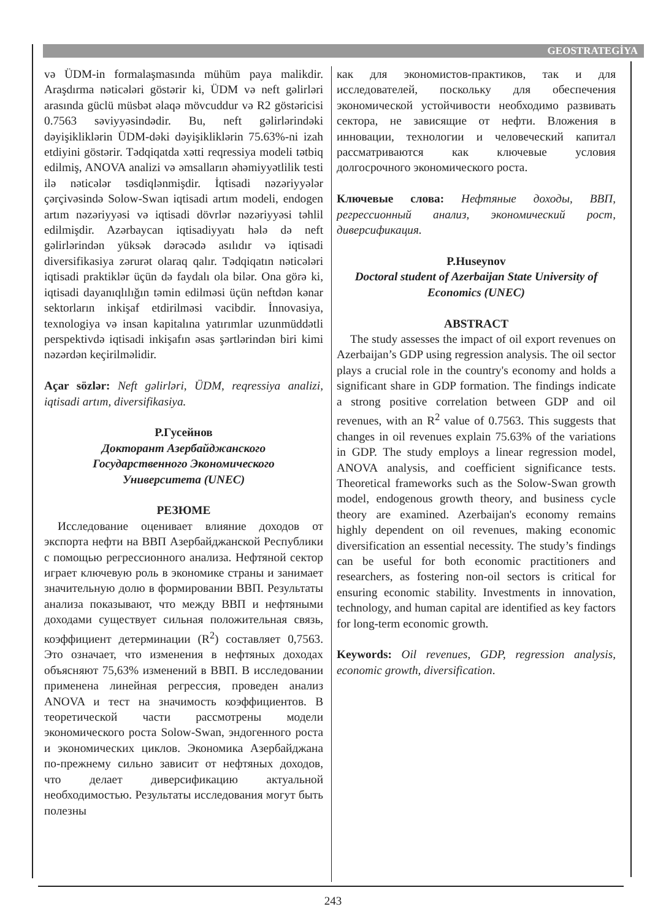GEOSTRATEGİYA
və ÜDM-in formalaşmasında mühüm paya malikdir. Araşdırma nəticələri göstərir ki, ÜDM və neft gəlirləri arasında güclü müsbət əlaqə mövcuddur və R2 göstəricisi 0.7563 səviyyəsindədir. Bu, neft gəlirlərindəki dəyişikliklərin ÜDM-dəki dəyişikliklərin 75.63%-ni izah etdiyini göstərir. Tədqiqatda xətti reqressiya modeli tətbiq edilmiş, ANOVA analizi və əmsalların əhəmiyyətlilik testi ilə nəticələr təsdiqlənmişdir. İqtisadi nəzəriyyələr çərçivəsində Solow-Swan iqtisadi artım modeli, endogen artım nəzəriyyəsi və iqtisadi dövrlər nəzəriyyəsi təhlil edilmişdir. Azərbaycan iqtisadiyyatı hələ də neft gəlirlərindən yüksək dərəcədə asılıdır və iqtisadi diversifikasiya zərurət olaraq qalır. Tədqiqatın nəticələri iqtisadi praktiklər üçün də faydalı ola bilər. Ona görə ki, iqtisadi dayanıqlılığın təmin edilməsi üçün neftdən kənar sektorların inkişaf etdirilməsi vacibdir. İnnovasiya, texnologiya və insan kapitalına yatırımlar uzunmüddətli perspektivdə iqtisadi inkişafın əsas şərtlərindən biri kimi nəzərdən keçirilməlidir.
Açar sözlər: Neft gəlirləri, ÜDM, reqressiya analizi, iqtisadi artım, diversifikasiya.
P.Гусейнов
Докторант Азербайджанского
Государственного Экономического
Университета (UNEC)
РЕЗЮМЕ
Исследование оценивает влияние доходов от экспорта нефти на ВВП Азербайджанской Республики с помощью регрессионного анализа. Нефтяной сектор играет ключевую роль в экономике страны и занимает значительную долю в формировании ВВП. Результаты анализа показывают, что между ВВП и нефтяными доходами существует сильная положительная связь, коэффициент детерминации (R<sup>2</sup>) составляет 0,7563. Это означает, что изменения в нефтяных доходах объясняют 75,63% изменений в ВВП. В исследовании применена линейная регрессия, проведен анализ ANOVA и тест на значимость коэффициентов. В теоретической части рассмотрены модели экономического роста Solow-Swan, эндогенного роста и экономических циклов. Экономика Азербайджана по-прежнему сильно зависит от нефтяных доходов, что делает диверсификацию актуальной необходимостью. Результаты исследования могут быть полезны
как для экономистов-практиков, так и для исследователей, поскольку для обеспечения экономической устойчивости необходимо развивать сектора, не зависящие от нефти. Вложения в инновации, технологии и человеческий капитал рассматриваются как ключевые условия долгосрочного экономического роста.
Ключевые слова: Нефтяные доходы, ВВП, регрессионный анализ, экономический рост, диверсификация.
P.Huseynov
Doctoral student of Azerbaijan State University of Economics (UNEC)
ABSTRACT
The study assesses the impact of oil export revenues on Azerbaijan’s GDP using regression analysis. The oil sector plays a crucial role in the country's economy and holds a significant share in GDP formation. The findings indicate a strong positive correlation between GDP and oil revenues, with an R<sup>2</sup> value of 0.7563. This suggests that changes in oil revenues explain 75.63% of the variations in GDP. The study employs a linear regression model, ANOVA analysis, and coefficient significance tests. Theoretical frameworks such as the Solow-Swan growth model, endogenous growth theory, and business cycle theory are examined. Azerbaijan's economy remains highly dependent on oil revenues, making economic diversification an essential necessity. The study’s findings can be useful for both economic practitioners and researchers, as fostering non-oil sectors is critical for ensuring economic stability. Investments in innovation, technology, and human capital are identified as key factors for long-term economic growth.
Keywords: Oil revenues, GDP, regression analysis, economic growth, diversification.
243